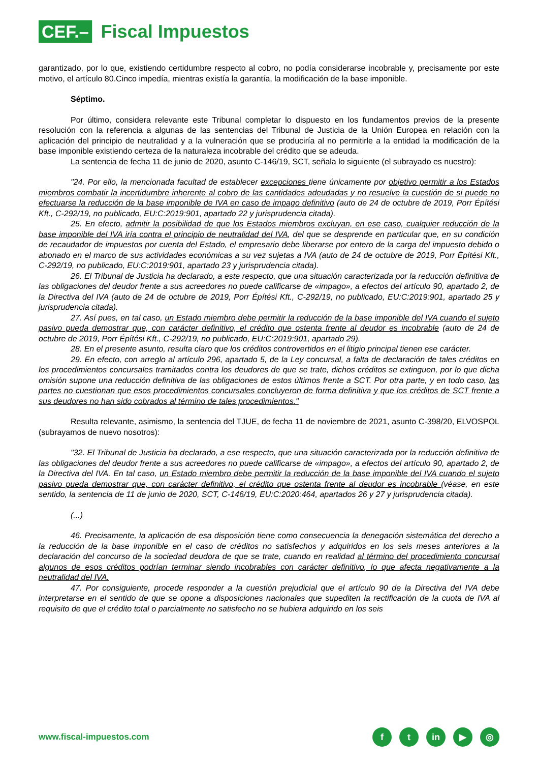CEF.–
Fiscal Impuestos
garantizado, por lo que, existiendo certidumbre respecto al cobro, no podía considerarse incobrable y, precisamente por este motivo, el artículo 80.Cinco impedía, mientras existía la garantía, la modificación de la base imponible.
Séptimo.
Por último, considera relevante este Tribunal completar lo dispuesto en los fundamentos previos de la presente resolución con la referencia a algunas de las sentencias del Tribunal de Justicia de la Unión Europea en relación con la aplicación del principio de neutralidad y a la vulneración que se produciría al no permitirle a la entidad la modificación de la base imponible existiendo certeza de la naturaleza incobrable del crédito que se adeuda.
La sentencia de fecha 11 de junio de 2020, asunto C-146/19, SCT, señala lo siguiente (el subrayado es nuestro):
"24. Por ello, la mencionada facultad de establecer excepciones tiene únicamente por objetivo permitir a los Estados miembros combatir la incertidumbre inherente al cobro de las cantidades adeudadas y no resuelve la cuestión de si puede no efectuarse la reducción de la base imponible de IVA en caso de impago definitivo (auto de 24 de octubre de 2019, Porr Építési Kft., C-292/19, no publicado, EU:C:2019:901, apartado 22 y jurisprudencia citada).
25. En efecto, admitir la posibilidad de que los Estados miembros excluyan, en ese caso, cualquier reducción de la base imponible del IVA iría contra el principio de neutralidad del IVA, del que se desprende en particular que, en su condición de recaudador de impuestos por cuenta del Estado, el empresario debe liberarse por entero de la carga del impuesto debido o abonado en el marco de sus actividades económicas a su vez sujetas a IVA (auto de 24 de octubre de 2019, Porr Építési Kft., C-292/19, no publicado, EU:C:2019:901, apartado 23 y jurisprudencia citada).
26. El Tribunal de Justicia ha declarado, a este respecto, que una situación caracterizada por la reducción definitiva de las obligaciones del deudor frente a sus acreedores no puede calificarse de «impago», a efectos del artículo 90, apartado 2, de la Directiva del IVA (auto de 24 de octubre de 2019, Porr Építési Kft., C-292/19, no publicado, EU:C:2019:901, apartado 25 y jurisprudencia citada).
27. Así pues, en tal caso, un Estado miembro debe permitir la reducción de la base imponible del IVA cuando el sujeto pasivo pueda demostrar que, con carácter definitivo, el crédito que ostenta frente al deudor es incobrable (auto de 24 de octubre de 2019, Porr Építési Kft., C-292/19, no publicado, EU:C:2019:901, apartado 29).
28. En el presente asunto, resulta claro que los créditos controvertidos en el litigio principal tienen ese carácter.
29. En efecto, con arreglo al artículo 296, apartado 5, de la Ley concursal, a falta de declaración de tales créditos en los procedimientos concursales tramitados contra los deudores de que se trate, dichos créditos se extinguen, por lo que dicha omisión supone una reducción definitiva de las obligaciones de estos últimos frente a SCT. Por otra parte, y en todo caso, las partes no cuestionan que esos procedimientos concursales concluyeron de forma definitiva y que los créditos de SCT frente a sus deudores no han sido cobrados al término de tales procedimientos."
Resulta relevante, asimismo, la sentencia del TJUE, de fecha 11 de noviembre de 2021, asunto C-398/20, ELVOSPOL (subrayamos de nuevo nosotros):
"32. El Tribunal de Justicia ha declarado, a ese respecto, que una situación caracterizada por la reducción definitiva de las obligaciones del deudor frente a sus acreedores no puede calificarse de «impago», a efectos del artículo 90, apartado 2, de la Directiva del IVA. En tal caso, un Estado miembro debe permitir la reducción de la base imponible del IVA cuando el sujeto pasivo pueda demostrar que, con carácter definitivo, el crédito que ostenta frente al deudor es incobrable (véase, en este sentido, la sentencia de 11 de junio de 2020, SCT, C-146/19, EU:C:2020:464, apartados 26 y 27 y jurisprudencia citada).
(...)
46. Precisamente, la aplicación de esa disposición tiene como consecuencia la denegación sistemática del derecho a la reducción de la base imponible en el caso de créditos no satisfechos y adquiridos en los seis meses anteriores a la declaración del concurso de la sociedad deudora de que se trate, cuando en realidad al término del procedimiento concursal algunos de esos créditos podrían terminar siendo incobrables con carácter definitivo, lo que afecta negativamente a la neutralidad del IVA.
47. Por consiguiente, procede responder a la cuestión prejudicial que el artículo 90 de la Directiva del IVA debe interpretarse en el sentido de que se opone a disposiciones nacionales que supediten la rectificación de la cuota de IVA al requisito de que el crédito total o parcialmente no satisfecho no se hubiera adquirido en los seis
www.fiscal-impuestos.com f t in ▶ ◎